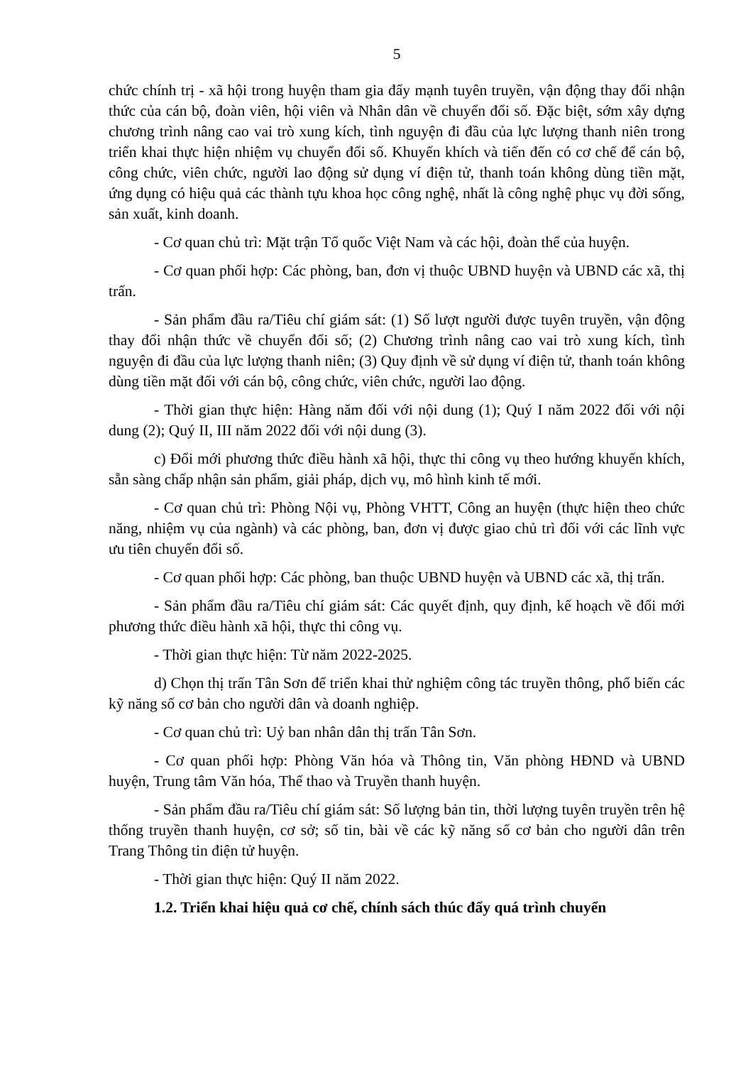5
chức chính trị - xã hội trong huyện tham gia đẩy mạnh tuyên truyền, vận động thay đổi nhận thức của cán bộ, đoàn viên, hội viên và Nhân dân về chuyển đổi số. Đặc biệt, sớm xây dựng chương trình nâng cao vai trò xung kích, tình nguyện đi đầu của lực lượng thanh niên trong triển khai thực hiện nhiệm vụ chuyển đổi số. Khuyến khích và tiến đến có cơ chế để cán bộ, công chức, viên chức, người lao động sử dụng ví điện tử, thanh toán không dùng tiền mặt, ứng dụng có hiệu quả các thành tựu khoa học công nghệ, nhất là công nghệ phục vụ đời sống, sản xuất, kinh doanh.
- Cơ quan chủ trì: Mặt trận Tổ quốc Việt Nam và các hội, đoàn thể của huyện.
- Cơ quan phối hợp: Các phòng, ban, đơn vị thuộc UBND huyện và UBND các xã, thị trấn.
- Sản phẩm đầu ra/Tiêu chí giám sát: (1) Số lượt người được tuyên truyền, vận động thay đổi nhận thức về chuyển đổi số; (2) Chương trình nâng cao vai trò xung kích, tình nguyện đi đầu của lực lượng thanh niên; (3) Quy định về sử dụng ví điện tử, thanh toán không dùng tiền mặt đối với cán bộ, công chức, viên chức, người lao động.
- Thời gian thực hiện: Hàng năm đối với nội dung (1); Quý I năm 2022 đối với nội dung (2); Quý II, III năm 2022 đối với nội dung (3).
c) Đổi mới phương thức điều hành xã hội, thực thi công vụ theo hướng khuyến khích, sẵn sàng chấp nhận sản phẩm, giải pháp, dịch vụ, mô hình kinh tế mới.
- Cơ quan chủ trì: Phòng Nội vụ, Phòng VHTT, Công an huyện (thực hiện theo chức năng, nhiệm vụ của ngành) và các phòng, ban, đơn vị được giao chủ trì đối với các lĩnh vực ưu tiên chuyển đổi số.
- Cơ quan phối hợp: Các phòng, ban thuộc UBND huyện và UBND các xã, thị trấn.
- Sản phẩm đầu ra/Tiêu chí giám sát: Các quyết định, quy định, kế hoạch về đổi mới phương thức điều hành xã hội, thực thi công vụ.
- Thời gian thực hiện: Từ năm 2022-2025.
d) Chọn thị trấn Tân Sơn để triển khai thử nghiệm công tác truyền thông, phổ biến các kỹ năng số cơ bản cho người dân và doanh nghiệp.
- Cơ quan chủ trì: Uỷ ban nhân dân thị trấn Tân Sơn.
- Cơ quan phối hợp: Phòng Văn hóa và Thông tin, Văn phòng HĐND và UBND huyện, Trung tâm Văn hóa, Thể thao và Truyền thanh huyện.
- Sản phẩm đầu ra/Tiêu chí giám sát: Số lượng bản tin, thời lượng tuyên truyền trên hệ thống truyền thanh huyện, cơ sở; số tin, bài về các kỹ năng số cơ bản cho người dân trên Trang Thông tin điện tử huyện.
- Thời gian thực hiện: Quý II năm 2022.
1.2. Triển khai hiệu quả cơ chế, chính sách thúc đẩy quá trình chuyển